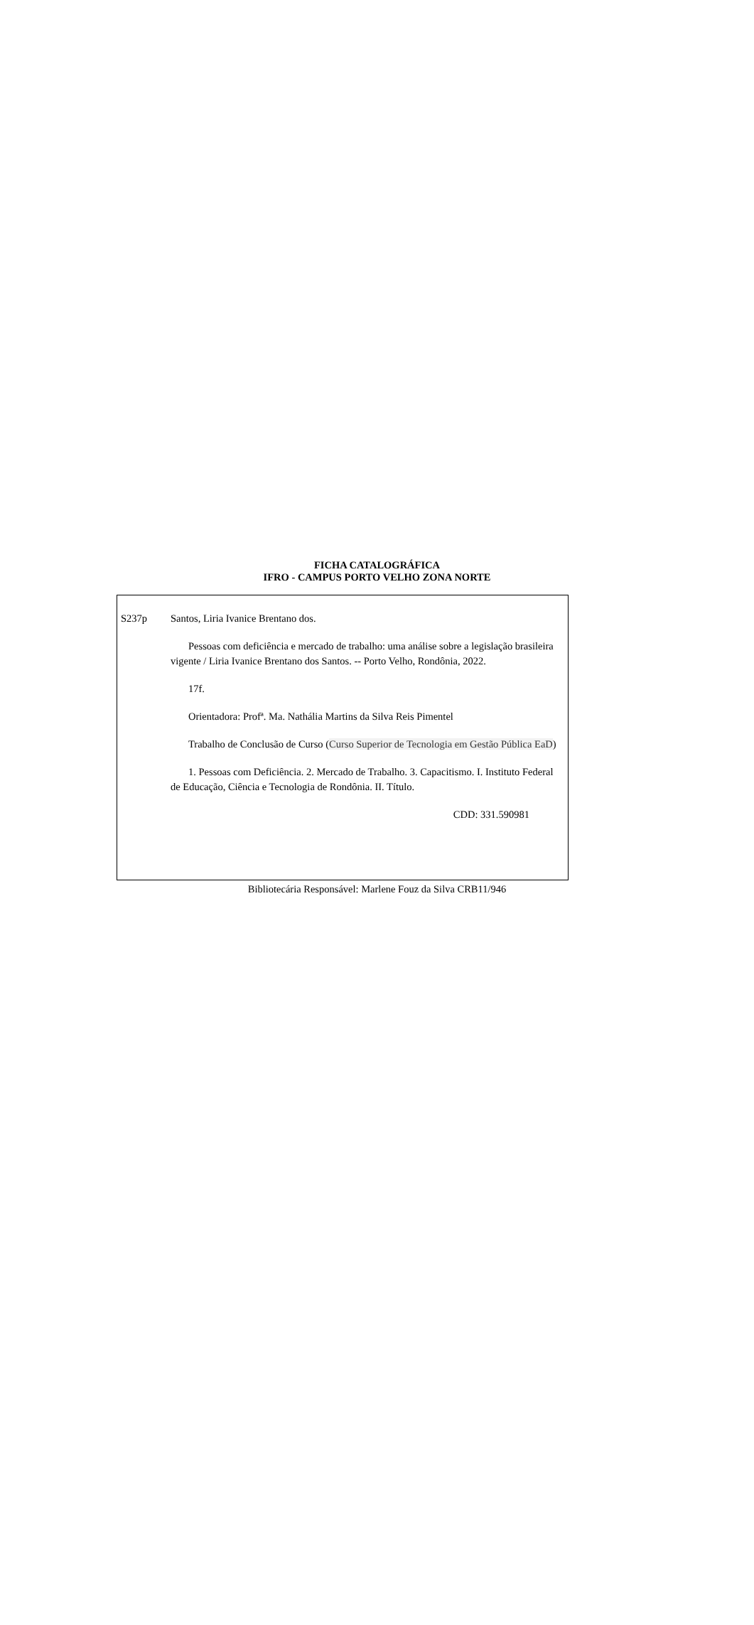FICHA CATALOGRÁFICA
IFRO - CAMPUS PORTO VELHO ZONA NORTE
S237p Santos, Liria Ivanice Brentano dos.
Pessoas com deficiência e mercado de trabalho: uma análise sobre a legislação brasileira vigente / Liria Ivanice Brentano dos Santos. -- Porto Velho, Rondônia, 2022.
17f.
Orientadora: Profª. Ma. Nathália Martins da Silva Reis Pimentel
Trabalho de Conclusão de Curso (Curso Superior de Tecnologia em Gestão Pública EaD)
1. Pessoas com Deficiência. 2. Mercado de Trabalho. 3. Capacitismo. I. Instituto Federal de Educação, Ciência e Tecnologia de Rondônia. II. Título.
CDD: 331.590981
Bibliotecária Responsável: Marlene Fouz da Silva CRB11/946